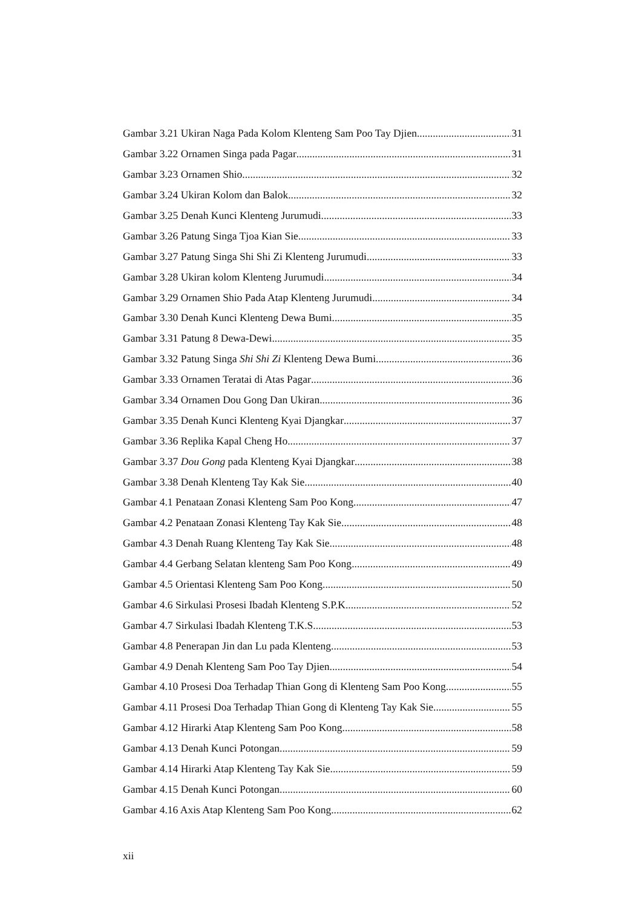Gambar 3.21 Ukiran Naga Pada Kolom Klenteng Sam Poo Tay Djien 31
Gambar 3.22 Ornamen Singa pada Pagar 31
Gambar 3.23 Ornamen Shio 32
Gambar 3.24 Ukiran Kolom dan Balok 32
Gambar 3.25 Denah Kunci Klenteng Jurumudi 33
Gambar 3.26 Patung Singa Tjoa Kian Sie 33
Gambar 3.27 Patung Singa Shi Shi Zi Klenteng Jurumudi 33
Gambar 3.28 Ukiran kolom Klenteng Jurumudi 34
Gambar 3.29 Ornamen Shio Pada Atap Klenteng Jurumudi 34
Gambar 3.30 Denah Kunci Klenteng Dewa Bumi 35
Gambar 3.31 Patung 8 Dewa-Dewi 35
Gambar 3.32 Patung Singa Shi Shi Zi Klenteng Dewa Bumi 36
Gambar 3.33 Ornamen Teratai di Atas Pagar 36
Gambar 3.34 Ornamen Dou Gong Dan Ukiran 36
Gambar 3.35 Denah Kunci Klenteng Kyai Djangkar 37
Gambar 3.36 Replika Kapal Cheng Ho 37
Gambar 3.37 Dou Gong pada Klenteng Kyai Djangkar 38
Gambar 3.38 Denah Klenteng Tay Kak Sie 40
Gambar 4.1 Penataan Zonasi Klenteng Sam Poo Kong 47
Gambar 4.2 Penataan Zonasi Klenteng Tay Kak Sie 48
Gambar 4.3 Denah Ruang Klenteng Tay Kak Sie 48
Gambar 4.4 Gerbang Selatan klenteng Sam Poo Kong 49
Gambar 4.5 Orientasi Klenteng Sam Poo Kong 50
Gambar 4.6 Sirkulasi Prosesi Ibadah Klenteng S.P.K. 52
Gambar 4.7 Sirkulasi Ibadah Klenteng T.K.S. 53
Gambar 4.8 Penerapan Jin dan Lu pada Klenteng 53
Gambar 4.9 Denah Klenteng Sam Poo Tay Djien 54
Gambar 4.10 Prosesi Doa Terhadap Thian Gong di Klenteng Sam Poo Kong 55
Gambar 4.11 Prosesi Doa Terhadap Thian Gong di Klenteng Tay Kak Sie 55
Gambar 4.12 Hirarki Atap Klenteng Sam Poo Kong 58
Gambar 4.13 Denah Kunci Potongan 59
Gambar 4.14 Hirarki Atap Klenteng Tay Kak Sie 59
Gambar 4.15 Denah Kunci Potongan 60
Gambar 4.16 Axis Atap Klenteng Sam Poo Kong 62
xii